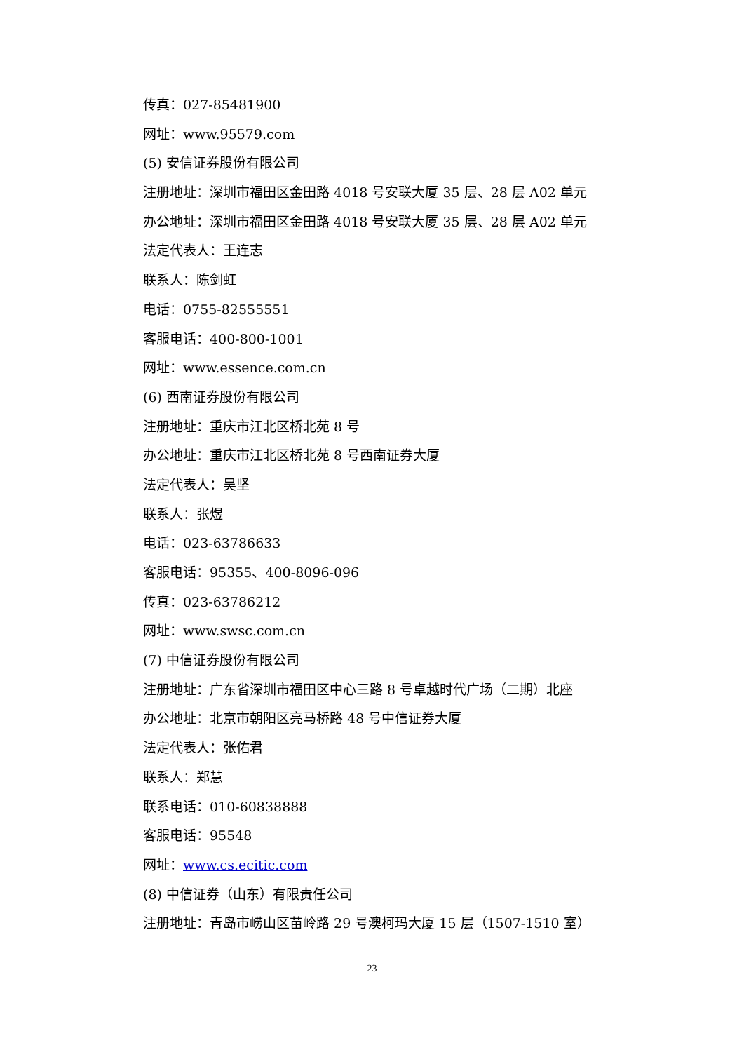传真：027-85481900
网址：www.95579.com
(5) 安信证券股份有限公司
注册地址：深圳市福田区金田路 4018 号安联大厦 35 层、28 层 A02 单元
办公地址：深圳市福田区金田路 4018 号安联大厦 35 层、28 层 A02 单元
法定代表人：王连志
联系人：陈剑虹
电话：0755-82555551
客服电话：400-800-1001
网址：www.essence.com.cn
(6) 西南证券股份有限公司
注册地址：重庆市江北区桥北苑 8 号
办公地址：重庆市江北区桥北苑 8 号西南证券大厦
法定代表人：吴坚
联系人：张煜
电话：023-63786633
客服电话：95355、400-8096-096
传真：023-63786212
网址：www.swsc.com.cn
(7) 中信证券股份有限公司
注册地址：广东省深圳市福田区中心三路 8 号卓越时代广场（二期）北座
办公地址：北京市朝阳区亮马桥路 48 号中信证券大厦
法定代表人：张佑君
联系人：郑慧
联系电话：010-60838888
客服电话：95548
网址：www.cs.ecitic.com
(8) 中信证券（山东）有限责任公司
注册地址：青岛市崂山区苗岭路 29 号澳柯玛大厦 15 层（1507-1510 室）
23